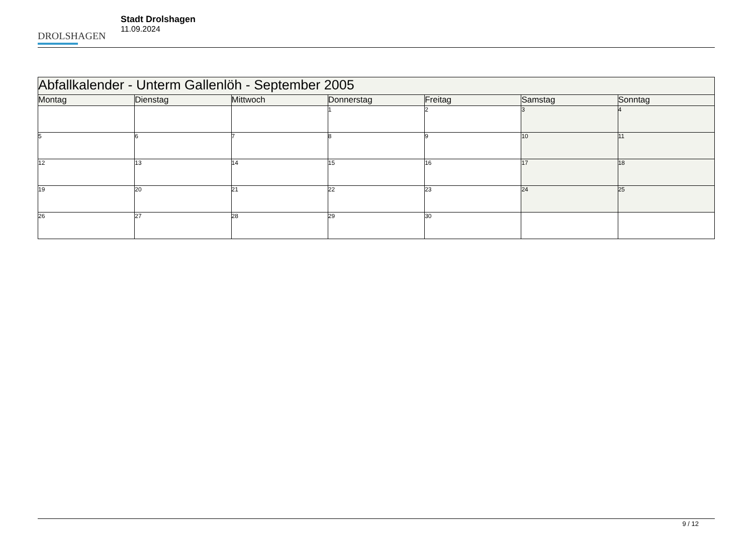DROLSHAGEN
Stadt Drolshagen
11.09.2024
| Abfallkalender - Unterm Gallenlöh - September 2005 | | | | | | |
| --- | --- | --- | --- | --- | --- | --- |
| Montag | Dienstag | Mittwoch | Donnerstag | Freitag | Samstag | Sonntag |
| | | | 1 | 2 | 3 | 4 |
| 5 | 6 | 7 | 8 | 9 | 10 | 11 |
| 12 | 13 | 14 | 15 | 16 | 17 | 18 |
| 19 | 20 | 21 | 22 | 23 | 24 | 25 |
| 26 | 27 | 28 | 29 | 30 | | |
9 / 12